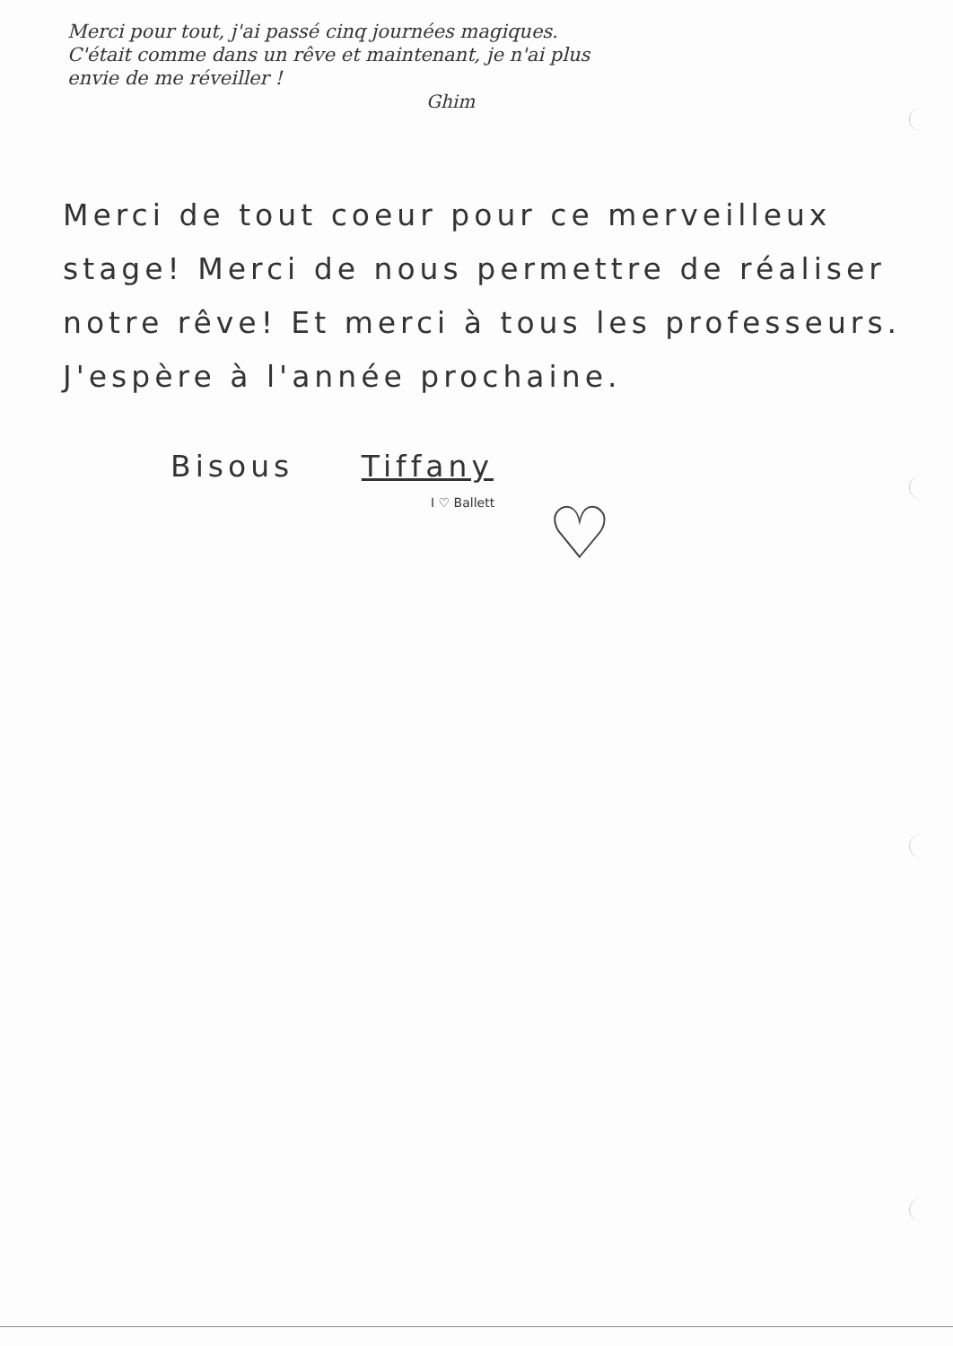Merci pour tout, j'ai passé cinq journées magiques.
C'était comme dans un rêve et maintenant, je n'ai plus
envie de me réveiller !
Ghim
Merci de tout coeur pour ce merveilleux stage! Merci de nous permettre de réaliser notre rêve! Et merci à tous les professeurs. J'espère à l'année prochaine.
Bisous Tiffany
I ♡ Ballett
♡